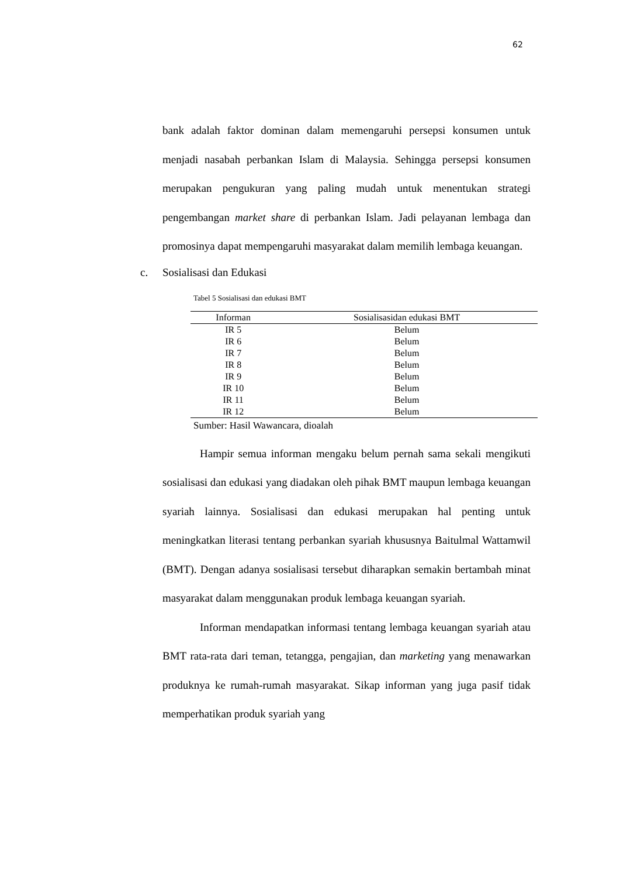62
bank adalah faktor dominan dalam memengaruhi persepsi konsumen untuk menjadi nasabah perbankan Islam di Malaysia. Sehingga persepsi konsumen merupakan pengukuran yang paling mudah untuk menentukan strategi pengembangan market share di perbankan Islam. Jadi pelayanan lembaga dan promosinya dapat mempengaruhi masyarakat dalam memilih lembaga keuangan.
c. Sosialisasi dan Edukasi
Tabel 5 Sosialisasi dan edukasi BMT
| Informan | Sosialisasidan edukasi BMT |
| --- | --- |
| IR 5 | Belum |
| IR 6 | Belum |
| IR 7 | Belum |
| IR 8 | Belum |
| IR 9 | Belum |
| IR 10 | Belum |
| IR 11 | Belum |
| IR 12 | Belum |
Sumber: Hasil Wawancara, dioalah
Hampir semua informan mengaku belum pernah sama sekali mengikuti sosialisasi dan edukasi yang diadakan oleh pihak BMT maupun lembaga keuangan syariah lainnya. Sosialisasi dan edukasi merupakan hal penting untuk meningkatkan literasi tentang perbankan syariah khususnya Baitulmal Wattamwil (BMT). Dengan adanya sosialisasi tersebut diharapkan semakin bertambah minat masyarakat dalam menggunakan produk lembaga keuangan syariah.
Informan mendapatkan informasi tentang lembaga keuangan syariah atau BMT rata-rata dari teman, tetangga, pengajian, dan marketing yang menawarkan produknya ke rumah-rumah masyarakat. Sikap informan yang juga pasif tidak memperhatikan produk syariah yang